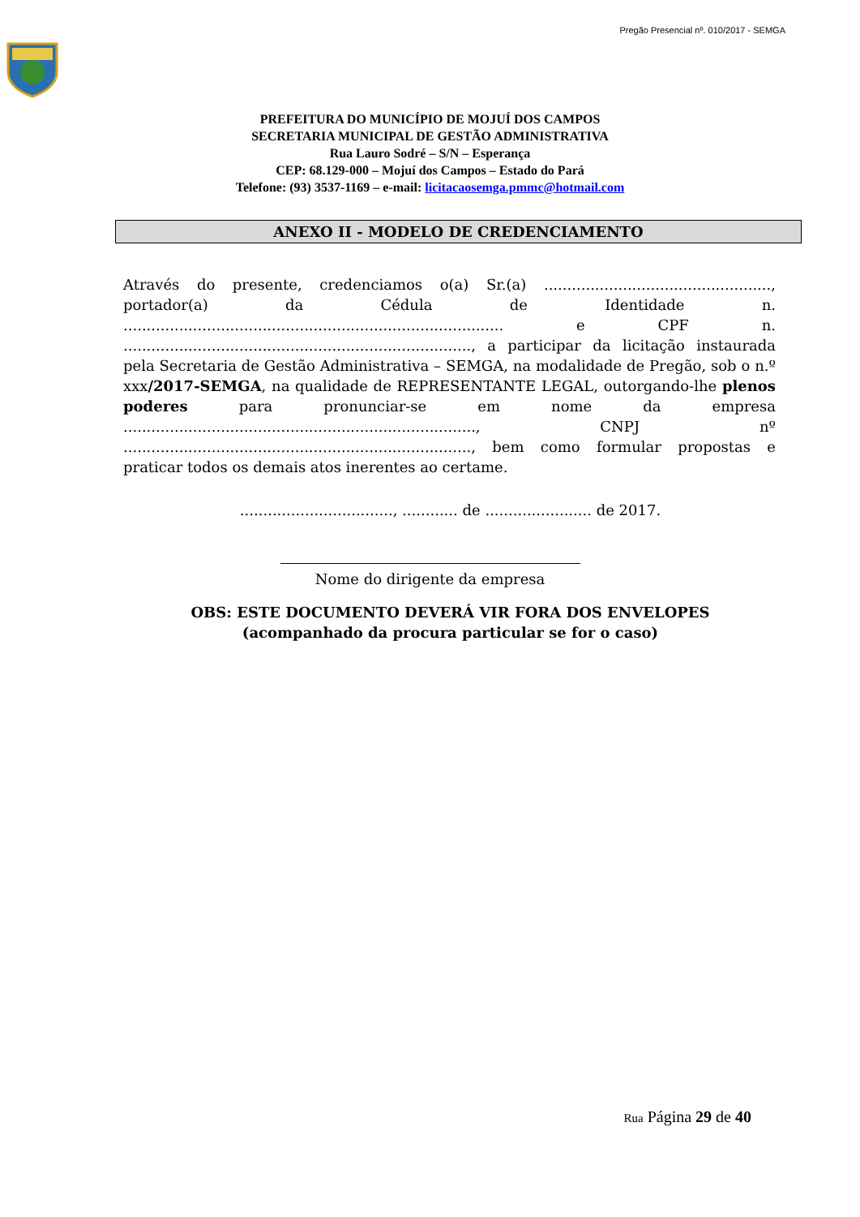Pregão Presencial nº. 010/2017 - SEMGA
PREFEITURA DO MUNICÍPIO DE MOJUÍ DOS CAMPOS
SECRETARIA MUNICIPAL DE GESTÃO ADMINISTRATIVA
Rua Lauro Sodré – S/N – Esperança
CEP: 68.129-000 – Mojuí dos Campos – Estado do Pará
Telefone: (93) 3537-1169 – e-mail: licitacaosemga.pmmc@hotmail.com
ANEXO II - MODELO DE CREDENCIAMENTO
Através do presente, credenciamos o(a) Sr.(a) ................................................., portador(a) da Cédula de Identidade n. .................................................................................. e CPF n. ..........................................................................., a participar da licitação instaurada pela Secretaria de Gestão Administrativa – SEMGA, na modalidade de Pregão, sob o n.º xxx/2017-SEMGA, na qualidade de REPRESENTANTE LEGAL, outorgando-lhe plenos poderes para pronunciar-se em nome da empresa ............................................................................, CNPJ nº ..........................................................................., bem como formular propostas e praticar todos os demais atos inerentes ao certame.
................................., ............ de ....................... de 2017.
Nome do dirigente da empresa
OBS: ESTE DOCUMENTO DEVERÁ VIR FORA DOS ENVELOPES (acompanhado da procura particular se for o caso)
Rua Página 29 de 40